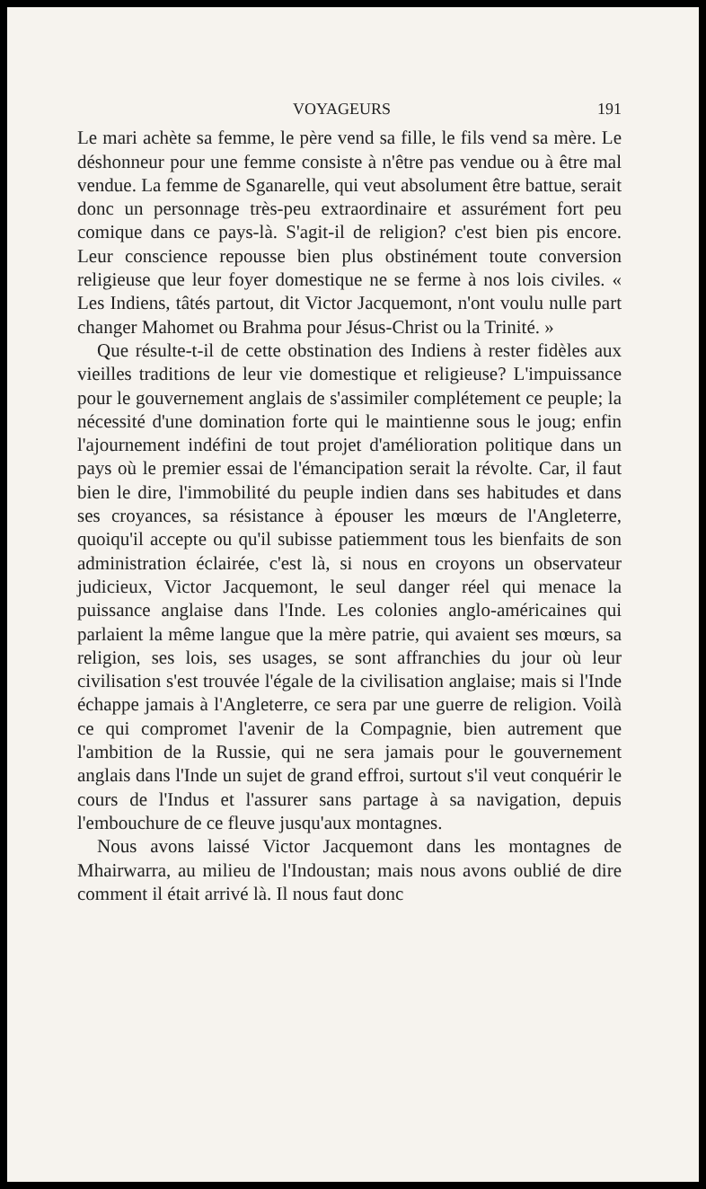VOYAGEURS 191
Le mari achète sa femme, le père vend sa fille, le fils vend sa mère. Le déshonneur pour une femme consiste à n'être pas vendue ou à être mal vendue. La femme de Sganarelle, qui veut absolument être battue, serait donc un personnage très-peu extraordinaire et assurément fort peu comique dans ce pays-là. S'agit-il de religion? c'est bien pis encore. Leur conscience repousse bien plus obstinément toute conversion religieuse que leur foyer domestique ne se ferme à nos lois civiles. « Les Indiens, tâtés partout, dit Victor Jacquemont, n'ont voulu nulle part changer Mahomet ou Brahma pour Jésus-Christ ou la Trinité. »
Que résulte-t-il de cette obstination des Indiens à rester fidèles aux vieilles traditions de leur vie domestique et religieuse? L'impuissance pour le gouvernement anglais de s'assimiler complétement ce peuple; la nécessité d'une domination forte qui le maintienne sous le joug; enfin l'ajournement indéfini de tout projet d'amélioration politique dans un pays où le premier essai de l'émancipation serait la révolte. Car, il faut bien le dire, l'immobilité du peuple indien dans ses habitudes et dans ses croyances, sa résistance à épouser les mœurs de l'Angleterre, quoiqu'il accepte ou qu'il subisse patiemment tous les bienfaits de son administration éclairée, c'est là, si nous en croyons un observateur judicieux, Victor Jacquemont, le seul danger réel qui menace la puissance anglaise dans l'Inde. Les colonies anglo-américaines qui parlaient la même langue que la mère patrie, qui avaient ses mœurs, sa religion, ses lois, ses usages, se sont affranchies du jour où leur civilisation s'est trouvée l'égale de la civilisation anglaise; mais si l'Inde échappe jamais à l'Angleterre, ce sera par une guerre de religion. Voilà ce qui compromet l'avenir de la Compagnie, bien autrement que l'ambition de la Russie, qui ne sera jamais pour le gouvernement anglais dans l'Inde un sujet de grand effroi, surtout s'il veut conquérir le cours de l'Indus et l'assurer sans partage à sa navigation, depuis l'embouchure de ce fleuve jusqu'aux montagnes.
Nous avons laissé Victor Jacquemont dans les montagnes de Mhairwarra, au milieu de l'Indoustan; mais nous avons oublié de dire comment il était arrivé là. Il nous faut donc